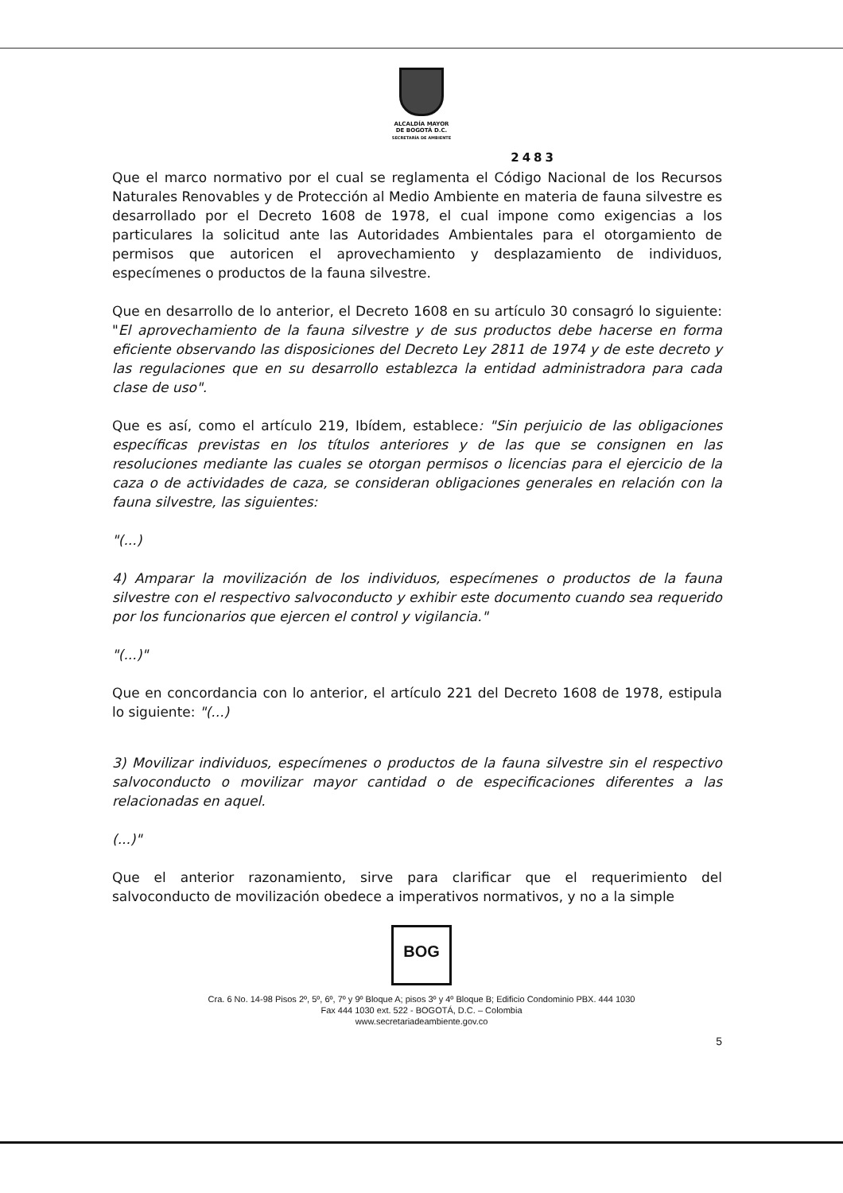ALCALDÍA MAYOR
DE BOGOTÁ D.C.
SECRETARÍA DE AMBIENTE
2483
Que el marco normativo por el cual se reglamenta el Código Nacional de los Recursos Naturales Renovables y de Protección al Medio Ambiente en materia de fauna silvestre es desarrollado por el Decreto 1608 de 1978, el cual impone como exigencias a los particulares la solicitud ante las Autoridades Ambientales para el otorgamiento de permisos que autoricen el aprovechamiento y desplazamiento de individuos, especímenes o productos de la fauna silvestre.
Que en desarrollo de lo anterior, el Decreto 1608 en su artículo 30 consagró lo siguiente: "El aprovechamiento de la fauna silvestre y de sus productos debe hacerse en forma eficiente observando las disposiciones del Decreto Ley 2811 de 1974 y de este decreto y las regulaciones que en su desarrollo establezca la entidad administradora para cada clase de uso".
Que es así, como el artículo 219, Ibídem, establece: "Sin perjuicio de las obligaciones específicas previstas en los títulos anteriores y de las que se consignen en las resoluciones mediante las cuales se otorgan permisos o licencias para el ejercicio de la caza o de actividades de caza, se consideran obligaciones generales en relación con la fauna silvestre, las siguientes:
"(...)
4) Amparar la movilización de los individuos, especímenes o productos de la fauna silvestre con el respectivo salvoconducto y exhibir este documento cuando sea requerido por los funcionarios que ejercen el control y vigilancia."
"(...)"
Que en concordancia con lo anterior, el artículo 221 del Decreto 1608 de 1978, estipula lo siguiente: "(...)
3) Movilizar individuos, especímenes o productos de la fauna silvestre sin el respectivo salvoconducto o movilizar mayor cantidad o de especificaciones diferentes a las relacionadas en aquel.
(...)"
Que el anterior razonamiento, sirve para clarificar que el requerimiento del salvoconducto de movilización obedece a imperativos normativos, y no a la simple
BOG
Cra. 6 No. 14-98 Pisos 2º, 5º, 6º, 7º y 9º Bloque A; pisos 3º y 4º Bloque B; Edificio Condominio PBX. 444 1030
Fax 444 1030 ext. 522 - BOGOTÁ, D.C. – Colombia
www.secretariadeambiente.gov.co
5